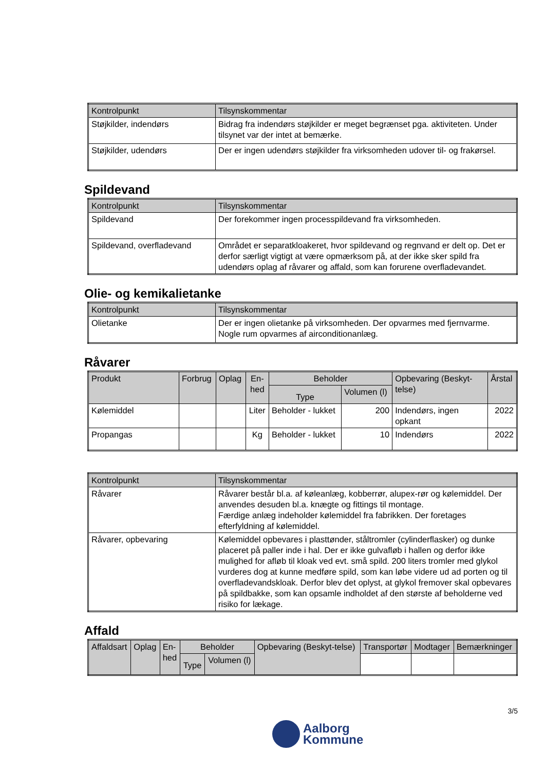| Kontrolpunkt | Tilsynskommentar |
| --- | --- |
| Støjkilder, indendørs | Bidrag fra indendørs støjkilder er meget begrænset pga. aktiviteten. Under tilsynet var der intet at bemærke. |
| Støjkilder, udendørs | Der er ingen udendørs støjkilder fra virksomheden udover til- og frakørsel. |
Spildevand
| Kontrolpunkt | Tilsynskommentar |
| --- | --- |
| Spildevand | Der forekommer ingen processpildevand fra virksomheden. |
| Spildevand, overfladevand | Området er separatkloakeret, hvor spildevand og regnvand er delt op. Det er derfor særligt vigtigt at være opmærksom på, at der ikke sker spild fra udendørs oplag af råvarer og affald, som kan forurene overfladevandet. |
Olie- og kemikalietanke
| Kontrolpunkt | Tilsynskommentar |
| --- | --- |
| Olietanke | Der er ingen olietanke på virksomheden. Der opvarmes med fjernvarme. Nogle rum opvarmes af airconditionanlæg. |
Råvarer
| Produkt | Forbrug | Oplag | En- hed | Beholder | | Opbevaring (Beskyt-telse) | Årstal |
| --- | --- | --- | --- | --- | --- | --- | --- |
| | | | | Type | Volumen (l) | | |
| Kølemiddel | | | Liter | Beholder - lukket | 200 | Indendørs, ingen opkant | 2022 |
| Propangas | | | Kg | Beholder - lukket | 10 | Indendørs | 2022 |
| Kontrolpunkt | Tilsynskommentar |
| --- | --- |
| Råvarer | Råvarer består bl.a. af køleanlæg, kobberrør, alupex-rør og kølemiddel. Der anvendes desuden bl.a. knægte og fittings til montage. Færdige anlæg indeholder kølemiddel fra fabrikken. Der foretages efterfyldning af kølemiddel. |
| Råvarer, opbevaring | Kølemiddel opbevares i plasttønder, ståltromler (cylinderflasker) og dunke placeret på paller inde i hal. Der er ikke gulvafløb i hallen og derfor ikke mulighed for afløb til kloak ved evt. små spild. 200 liters tromler med glykol vurderes dog at kunne medføre spild, som kan løbe videre ud ad porten og til overfladevandskloak. Derfor blev det oplyst, at glykol fremover skal opbevares på spildbakke, som kan opsamle indholdet af den største af beholderne ved risiko for lækage. |
Affald
| Affaldsart | Oplag | En- hed | Beholder | | Opbevaring (Beskyt-telse) | Transportør | Modtager | Bemærkninger |
| --- | --- | --- | --- | --- | --- | --- | --- | --- |
| | | | Type | Volumen (l) | | | | |
3/5
Aalborg
Kommune